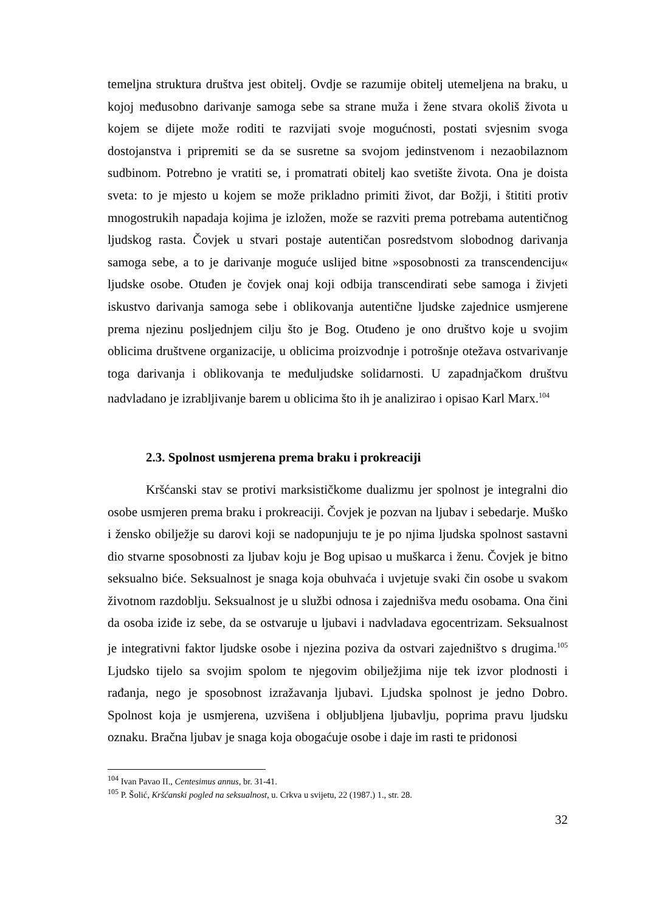temeljna struktura društva jest obitelj. Ovdje se razumije obitelj utemeljena na braku, u kojoj međusobno darivanje samoga sebe sa strane muža i žene stvara okoliš života u kojem se dijete može roditi te razvijati svoje mogućnosti, postati svjesnim svoga dostojanstva i pripremiti se da se susretne sa svojom jedinstvenom i nezaobilaznom sudbinom. Potrebno je vratiti se, i promatrati obitelj kao svetište života. Ona je doista sveta: to je mjesto u kojem se može prikladno primiti život, dar Božji, i štititi protiv mnogostrukih napadaja kojima je izložen, može se razviti prema potrebama autentičnog ljudskog rasta. Čovjek u stvari postaje autentičan posredstvom slobodnog darivanja samoga sebe, a to je darivanje moguće uslijed bitne »sposobnosti za transcendenciju« ljudske osobe. Otuđen je čovjek onaj koji odbija transcendirati sebe samoga i živjeti iskustvo darivanja samoga sebe i oblikovanja autentične ljudske zajednice usmjerene prema njezinu posljednjem cilju što je Bog. Otuđeno je ono društvo koje u svojim oblicima društvene organizacije, u oblicima proizvodnje i potrošnje otežava ostvarivanje toga darivanja i oblikovanja te međuljudske solidarnosti. U zapadnjačkom društvu nadvladano je izrabljivanje barem u oblicima što ih je analizirao i opisao Karl Marx.<sup>104</sup>
2.3. Spolnost usmjerena prema braku i prokreaciji
Kršćanski stav se protivi marksističkome dualizmu jer spolnost je integralni dio osobe usmjeren prema braku i prokreaciji. Čovjek je pozvan na ljubav i sebedarje. Muško i žensko obilježje su darovi koji se nadopunjuju te je po njima ljudska spolnost sastavni dio stvarne sposobnosti za ljubav koju je Bog upisao u muškarca i ženu. Čovjek je bitno seksualno biće. Seksualnost je snaga koja obuhvaća i uvjetuje svaki čin osobe u svakom životnom razdoblju. Seksualnost je u službi odnosa i zajednišva među osobama. Ona čini da osoba iziđe iz sebe, da se ostvaruje u ljubavi i nadvladava egocentrizam. Seksualnost je integrativni faktor ljudske osobe i njezina poziva da ostvari zajedništvo s drugima.<sup>105</sup> Ljudsko tijelo sa svojim spolom te njegovim obilježjima nije tek izvor plodnosti i rađanja, nego je sposobnost izražavanja ljubavi. Ljudska spolnost je jedno Dobro. Spolnost koja je usmjerena, uzvišena i obljubljena ljubavlju, poprima pravu ljudsku oznaku. Bračna ljubav je snaga koja obogaćuje osobe i daje im rasti te pridonosi
<sup>104</sup> Ivan Pavao II., Centesimus annus, br. 31-41.
<sup>105</sup> P. Šolić, Kršćanski pogled na seksualnost, u. Crkva u svijetu, 22 (1987.) 1., str. 28.
32